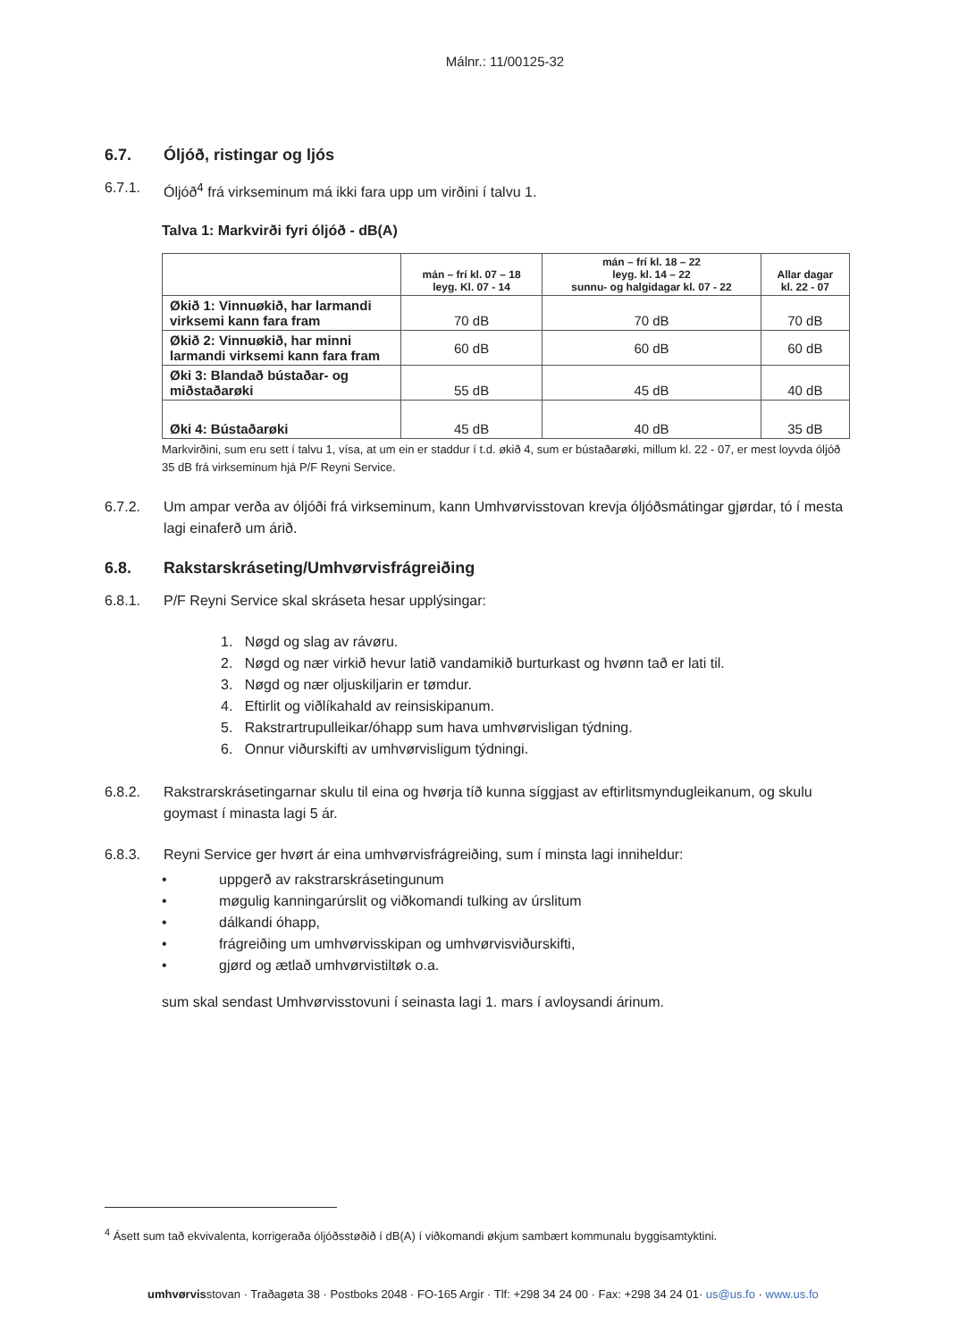Málnr.: 11/00125-32
6.7. Óljóð, ristingar og ljós
6.7.1. Óljóð<sup>4</sup> frá virkseminum má ikki fara upp um virðini í talvu 1.
Talva 1: Markvirði fyri óljóð - dB(A)
| | mán – frí kl. 07 – 18 leyg. Kl. 07 - 14 | mán – frí kl. 18 – 22 leyg. kl. 14 – 22 sunnu- og halgidagar kl. 07 - 22 | Allar dagar kl. 22 - 07 |
| --- | --- | --- | --- |
| Økið 1: Vinnuøkið, har larmandi virksemi kann fara fram | 70 dB | 70 dB | 70 dB |
| Økið 2: Vinnuøkið, har minni larmandi virksemi kann fara fram | 60 dB | 60 dB | 60 dB |
| Øki 3: Blandað bústaðar- og miðstaðarøki | 55 dB | 45 dB | 40 dB |
| Øki 4: Bústaðarøki | 45 dB | 40 dB | 35 dB |
Markvirðini, sum eru sett í talvu 1, vísa, at um ein er staddur í t.d. økið 4, sum er bústaðarøki, millum kl. 22 - 07, er mest loyvda óljóð 35 dB frá virkseminum hjá P/F Reyni Service.
6.7.2. Um ampar verða av óljóði frá virkseminum, kann Umhvørvisstovan krevja óljóðsmátingar gjørdar, tó í mesta lagi einaferð um árið.
6.8. Rakstarskráseting/Umhvørvisfrágreiðing
6.8.1. P/F Reyni Service skal skráseta hesar upplýsingar:
1. Nøgd og slag av rávøru.
2. Nøgd og nær virkið hevur latið vandamikið burturkast og hvønn tað er lati til.
3. Nøgd og nær oljuskiljarin er tømdur.
4. Eftirlit og viðlíkahald av reinsiskipanum.
5. Rakstrartrupulleikar/óhapp sum hava umhvørvisligan týdning.
6. Onnur viðurskifti av umhvørvisligum týdningi.
6.8.2. Rakstrarskrásetingarnar skulu til eina og hvørja tíð kunna síggjast av eftirlitsmyndugleikanum, og skulu goymast í minasta lagi 5 ár.
6.8.3. Reyni Service ger hvørt ár eina umhvørvisfrágreiðing, sum í minsta lagi inniheldur:
• uppgerð av rakstrarskrásetingunum
• møgulig kanningarúrslit og viðkomandi tulking av úrslitum
• dálkandi óhapp,
• frágreiðing um umhvørvisskipan og umhvørvisviðurskifti,
• gjørd og ætlað umhvørvistiltøk o.a.
sum skal sendast Umhvørvisstovuni í seinasta lagi 1. mars í avloysandi árinum.
<sup>4</sup> Ásett sum tað ekvivalenta, korrigeraða óljóðsstøðið í dB(A) í viðkomandi økjum sambært kommunalu byggisamtyktini.
umhvørvisstovan · Traðagøta 38 · Postboks 2048 · FO-165 Argir · Tlf: +298 34 24 00 · Fax: +298 34 24 01· us@us.fo · www.us.fo